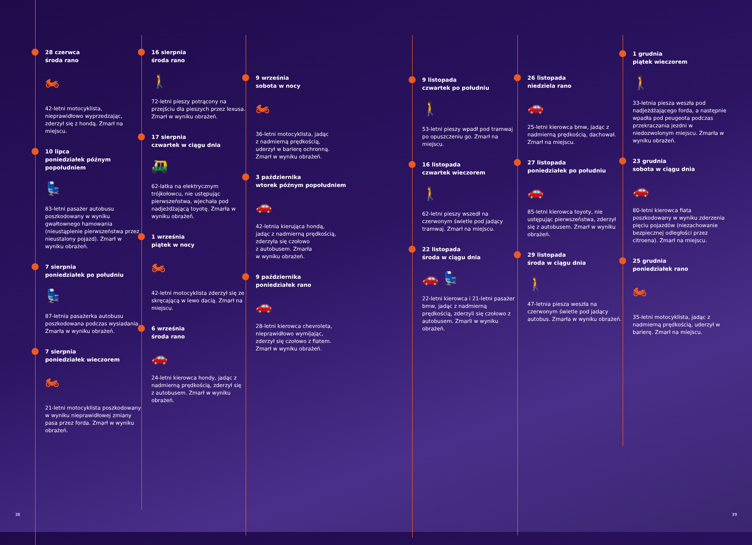28 czerwca
środa rano
🏍
42-letni motocyklista, nieprawidłowo wyprzedzając, zderzył się z hondą. Zmarł na miejscu.
10 lipca
poniedziałek późnym popołudniem
💺
83-letni pasażer autobusu poszkodowany w wyniku gwałtownego hamowania (nieustąpienie pierwszeństwa przez nieustalony pojazd). Zmarł w wyniku obrażeń.
7 sierpnia
poniedziałek po południu
💺
87-letnia pasażerka autobusu poszkodowana podczas wysiadania. Zmarła w wyniku obrażeń.
7 sierpnia
poniedziałek wieczorem
🏍
21-letni motocyklista poszkodowany w wyniku nieprawidłowej zmiany pasa przez forda. Zmarł w wyniku obrażeń.
16 sierpnia
środa rano
🚶
72-letni pieszy potrącony na przejściu dla pieszych przez lexusa. Zmarł w wyniku obrażeń.
17 sierpnia
czwartek w ciągu dnia
🛺
62-latka na elektrycznym trójkołowcu, nie ustępując pierwszeństwa, wjechała pod nadjeżdżającą toyotę. Zmarła w wyniku obrażeń.
1 września
piątek w nocy
🏍
42-letni motocyklista zderzył się ze skręcającą w lewo dacią. Zmarł na miejscu.
6 września
środa rano
🚗
24-letni kierowca hondy, jadąc z nadmierną prędkością, zderzył się z autobusem. Zmarł w wyniku obrażeń.
9 września
sobota w nocy
🏍
36-letni motocyklista, jadąc
z nadmierną prędkością,
uderzył w barierę ochronną.
Zmarł w wyniku obrażeń.
3 października
wtorek późnym popołudniem
🚗
42-letnia kierująca hondą,
jadąc z nadmierną prędkością,
zderzyła się czołowo
z autobusem. Zmarła
w wyniku obrażeń.
9 października
poniedziałek rano
🚗
28-letni kierowca chevroleta,
nieprawidłowo wymijając,
zderzył się czołowo z fiatem.
Zmarł w wyniku obrażeń.
9 listopada
czwartek po południu
🚶
53-letni pieszy wpadł pod tramwaj po opuszczeniu go. Zmarł na miejscu.
16 listopada
czwartek wieczorem
🚶
62-letni pieszy wszedł na czerwonym świetle pod jadący tramwaj. Zmarł na miejscu.
22 listopada
środa w ciągu dnia
🚗 💺
22-letni kierowca i 21-letni pasażer bmw, jadąc z nadmierną prędkością, zderzyli się czołowo z autobusem. Zmarli w wyniku obrażeń.
26 listopada
niedziela rano
🚗
25-letni kierowca bmw, jadąc z nadmierną prędkością, dachował. Zmarł na miejscu.
27 listopada
poniedziałek po południu
🚗
85-letni kierowca toyoty, nie ustępując pierwszeństwa, zderzył się z autobusem. Zmarł w wyniku obrażeń.
29 listopada
środa w ciągu dnia
🚶
47-letnia piesza weszła na czerwonym świetle pod jadący autobus. Zmarła w wyniku obrażeń.
1 grudnia
piątek wieczorem
🚶
33-letnia piesza weszła pod nadjeżdżającego forda, a następnie wpadła pod peugeota podczas przekraczania jezdni w niedozwolonym miejscu. Zmarła w wyniku obrażeń.
23 grudnia
sobota w ciągu dnia
🚗
80-letni kierowca fiata poszkodowany w wyniku zderzenia pięciu pojazdów (niezachowanie bezpiecznej odległości przez citroena). Zmarł na miejscu.
25 grudnia
poniedziałek rano
🏍
35-letni motocyklista, jadąc z nadmierną prędkością, uderzył w barierę. Zmarł na miejscu.
38 39